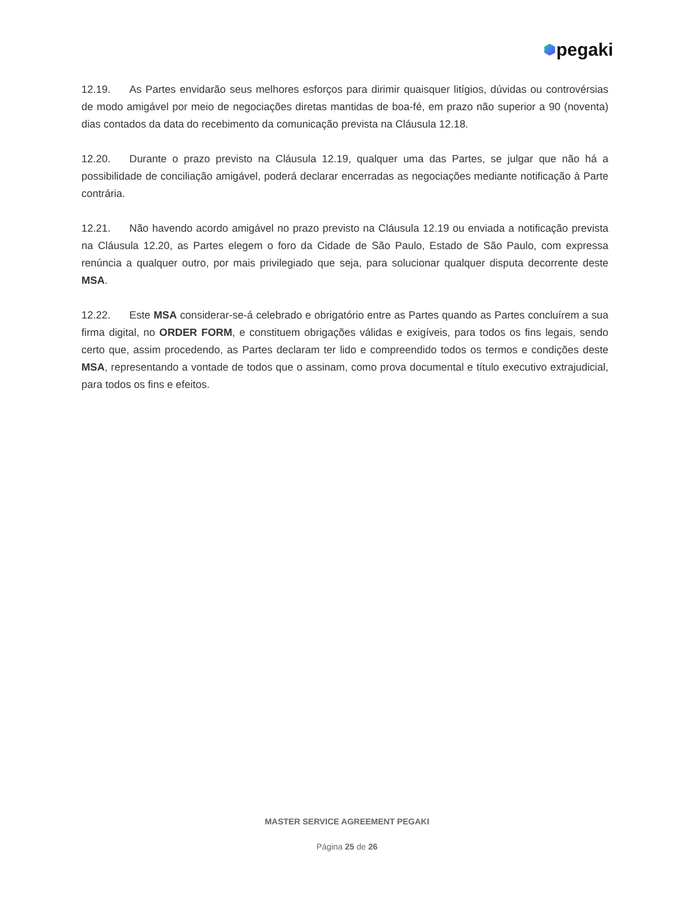pegaki
12.19. As Partes envidarão seus melhores esforços para dirimir quaisquer litígios, dúvidas ou controvérsias de modo amigável por meio de negociações diretas mantidas de boa-fé, em prazo não superior a 90 (noventa) dias contados da data do recebimento da comunicação prevista na Cláusula 12.18.
12.20. Durante o prazo previsto na Cláusula 12.19, qualquer uma das Partes, se julgar que não há a possibilidade de conciliação amigável, poderá declarar encerradas as negociações mediante notificação à Parte contrária.
12.21. Não havendo acordo amigável no prazo previsto na Cláusula 12.19 ou enviada a notificação prevista na Cláusula 12.20, as Partes elegem o foro da Cidade de São Paulo, Estado de São Paulo, com expressa renúncia a qualquer outro, por mais privilegiado que seja, para solucionar qualquer disputa decorrente deste MSA.
12.22. Este MSA considerar-se-á celebrado e obrigatório entre as Partes quando as Partes concluírem a sua firma digital, no ORDER FORM, e constituem obrigações válidas e exigíveis, para todos os fins legais, sendo certo que, assim procedendo, as Partes declaram ter lido e compreendido todos os termos e condições deste MSA, representando a vontade de todos que o assinam, como prova documental e título executivo extrajudicial, para todos os fins e efeitos.
MASTER SERVICE AGREEMENT PEGAKI
Página 25 de 26